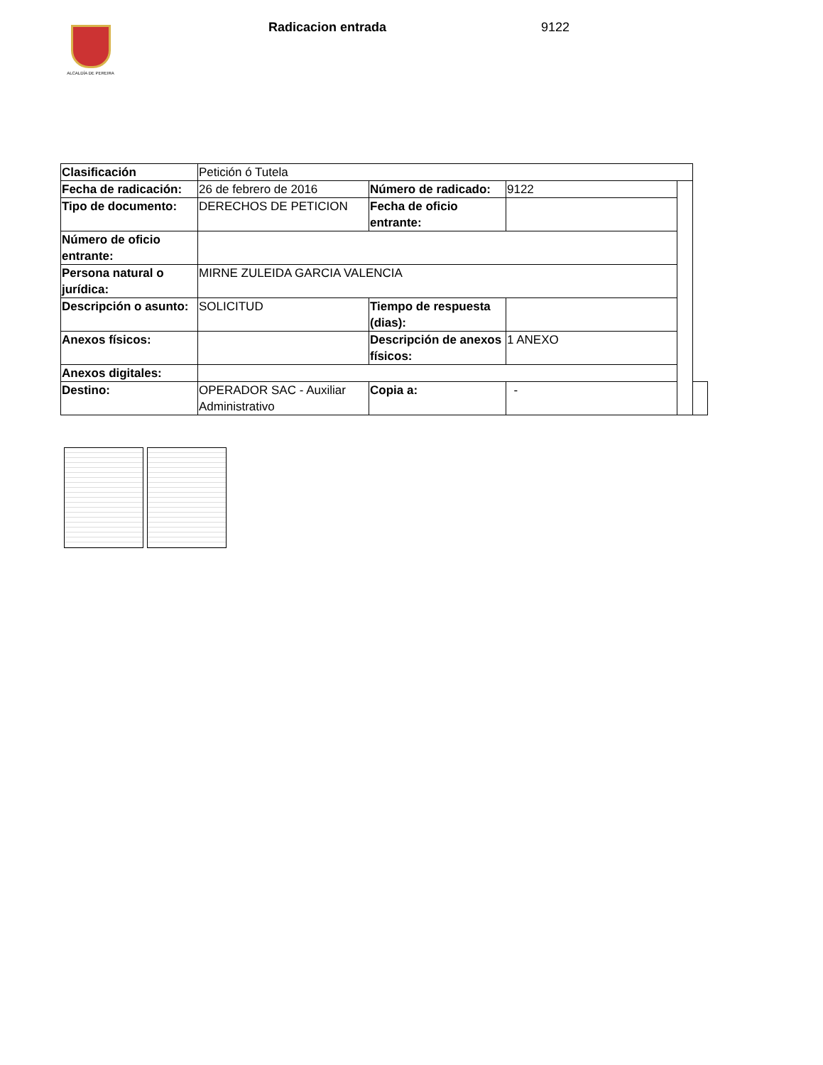ALCALDÍA DE PEREIRA Radicacion entrada 9122
| Clasificación | Petición ó Tutela | | | | |
| Fecha de radicación: | 26 de febrero de 2016 | Número de radicado: | 9122 | | |
| Tipo de documento: | DERECHOS DE PETICION | Fecha de oficio entrante: | | | |
| Número de oficio entrante: | | | | | |
| Persona natural o jurídica: | MIRNE ZULEIDA GARCIA VALENCIA | | | | |
| Descripción o asunto: | SOLICITUD | Tiempo de respuesta (dias): | | | |
| Anexos físicos: | | Descripción de anexos físicos: | 1 ANEXO | | |
| Anexos digitales: | | | | | |
| Destino: | OPERADOR SAC - Auxiliar Administrativo | Copia a: | - | | |